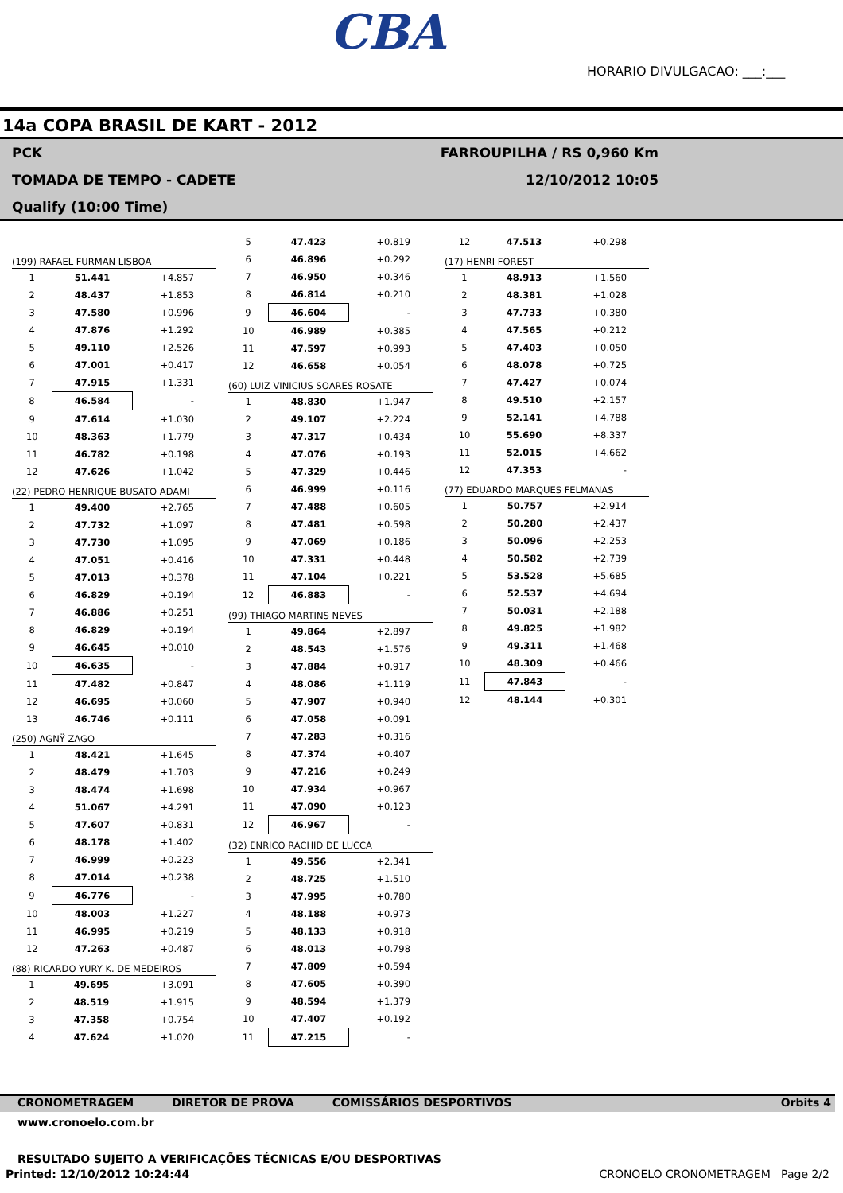CBA
HORARIO DIVULGACAO: ___:___
14a COPA BRASIL DE KART - 2012
PCK FARROUPILHA / RS 0,960 Km
TOMADA DE TEMPO - CADETE 12/10/2012 10:05
Qualify (10:00 Time)
(199) RAFAEL FURMAN LISBOA
| 1 | 51.441 | +4.857 |
| 2 | 48.437 | +1.853 |
| 3 | 47.580 | +0.996 |
| 4 | 47.876 | +1.292 |
| 5 | 49.110 | +2.526 |
| 6 | 47.001 | +0.417 |
| 7 | 47.915 | +1.331 |
| 8 | 46.584 | - |
| 9 | 47.614 | +1.030 |
| 10 | 48.363 | +1.779 |
| 11 | 46.782 | +0.198 |
| 12 | 47.626 | +1.042 |
(22) PEDRO HENRIQUE BUSATO ADAMI
| 1 | 49.400 | +2.765 |
| 2 | 47.732 | +1.097 |
| 3 | 47.730 | +1.095 |
| 4 | 47.051 | +0.416 |
| 5 | 47.013 | +0.378 |
| 6 | 46.829 | +0.194 |
| 7 | 46.886 | +0.251 |
| 8 | 46.829 | +0.194 |
| 9 | 46.645 | +0.010 |
| 10 | 46.635 | - |
| 11 | 47.482 | +0.847 |
| 12 | 46.695 | +0.060 |
| 13 | 46.746 | +0.111 |
(250) AGNŸ ZAGO
| 1 | 48.421 | +1.645 |
| 2 | 48.479 | +1.703 |
| 3 | 48.474 | +1.698 |
| 4 | 51.067 | +4.291 |
| 5 | 47.607 | +0.831 |
| 6 | 48.178 | +1.402 |
| 7 | 46.999 | +0.223 |
| 8 | 47.014 | +0.238 |
| 9 | 46.776 | - |
| 10 | 48.003 | +1.227 |
| 11 | 46.995 | +0.219 |
| 12 | 47.263 | +0.487 |
(88) RICARDO YURY K. DE MEDEIROS
| 1 | 49.695 | +3.091 |
| 2 | 48.519 | +1.915 |
| 3 | 47.358 | +0.754 |
| 4 | 47.624 | +1.020 |
| 5 | 47.423 | +0.819 |
| 6 | 46.896 | +0.292 |
| 7 | 46.950 | +0.346 |
| 8 | 46.814 | +0.210 |
| 9 | 46.604 | - |
| 10 | 46.989 | +0.385 |
| 11 | 47.597 | +0.993 |
| 12 | 46.658 | +0.054 |
(60) LUIZ VINICIUS SOARES ROSATE
| 1 | 48.830 | +1.947 |
| 2 | 49.107 | +2.224 |
| 3 | 47.317 | +0.434 |
| 4 | 47.076 | +0.193 |
| 5 | 47.329 | +0.446 |
| 6 | 46.999 | +0.116 |
| 7 | 47.488 | +0.605 |
| 8 | 47.481 | +0.598 |
| 9 | 47.069 | +0.186 |
| 10 | 47.331 | +0.448 |
| 11 | 47.104 | +0.221 |
| 12 | 46.883 | - |
(99) THIAGO MARTINS NEVES
| 1 | 49.864 | +2.897 |
| 2 | 48.543 | +1.576 |
| 3 | 47.884 | +0.917 |
| 4 | 48.086 | +1.119 |
| 5 | 47.907 | +0.940 |
| 6 | 47.058 | +0.091 |
| 7 | 47.283 | +0.316 |
| 8 | 47.374 | +0.407 |
| 9 | 47.216 | +0.249 |
| 10 | 47.934 | +0.967 |
| 11 | 47.090 | +0.123 |
| 12 | 46.967 | - |
(32) ENRICO RACHID DE LUCCA
| 1 | 49.556 | +2.341 |
| 2 | 48.725 | +1.510 |
| 3 | 47.995 | +0.780 |
| 4 | 48.188 | +0.973 |
| 5 | 48.133 | +0.918 |
| 6 | 48.013 | +0.798 |
| 7 | 47.809 | +0.594 |
| 8 | 47.605 | +0.390 |
| 9 | 48.594 | +1.379 |
| 10 | 47.407 | +0.192 |
| 11 | 47.215 | - |
| 12 | 47.513 | +0.298 |
(17) HENRI FOREST
| 1 | 48.913 | +1.560 |
| 2 | 48.381 | +1.028 |
| 3 | 47.733 | +0.380 |
| 4 | 47.565 | +0.212 |
| 5 | 47.403 | +0.050 |
| 6 | 48.078 | +0.725 |
| 7 | 47.427 | +0.074 |
| 8 | 49.510 | +2.157 |
| 9 | 52.141 | +4.788 |
| 10 | 55.690 | +8.337 |
| 11 | 52.015 | +4.662 |
| 12 | 47.353 | - |
(77) EDUARDO MARQUES FELMANAS
| 1 | 50.757 | +2.914 |
| 2 | 50.280 | +2.437 |
| 3 | 50.096 | +2.253 |
| 4 | 50.582 | +2.739 |
| 5 | 53.528 | +5.685 |
| 6 | 52.537 | +4.694 |
| 7 | 50.031 | +2.188 |
| 8 | 49.825 | +1.982 |
| 9 | 49.311 | +1.468 |
| 10 | 48.309 | +0.466 |
| 11 | 47.843 | - |
| 12 | 48.144 | +0.301 |
CRONOMETRAGEM DIRETOR DE PROVA COMISSÁRIOS DESPORTIVOS Orbits 4
www.cronoelo.com.br
RESULTADO SUJEITO A VERIFICAÇÕES TÉCNICAS E/OU DESPORTIVAS
Printed: 12/10/2012 10:24:44 CRONOELO CRONOMETRAGEM Page 2/2